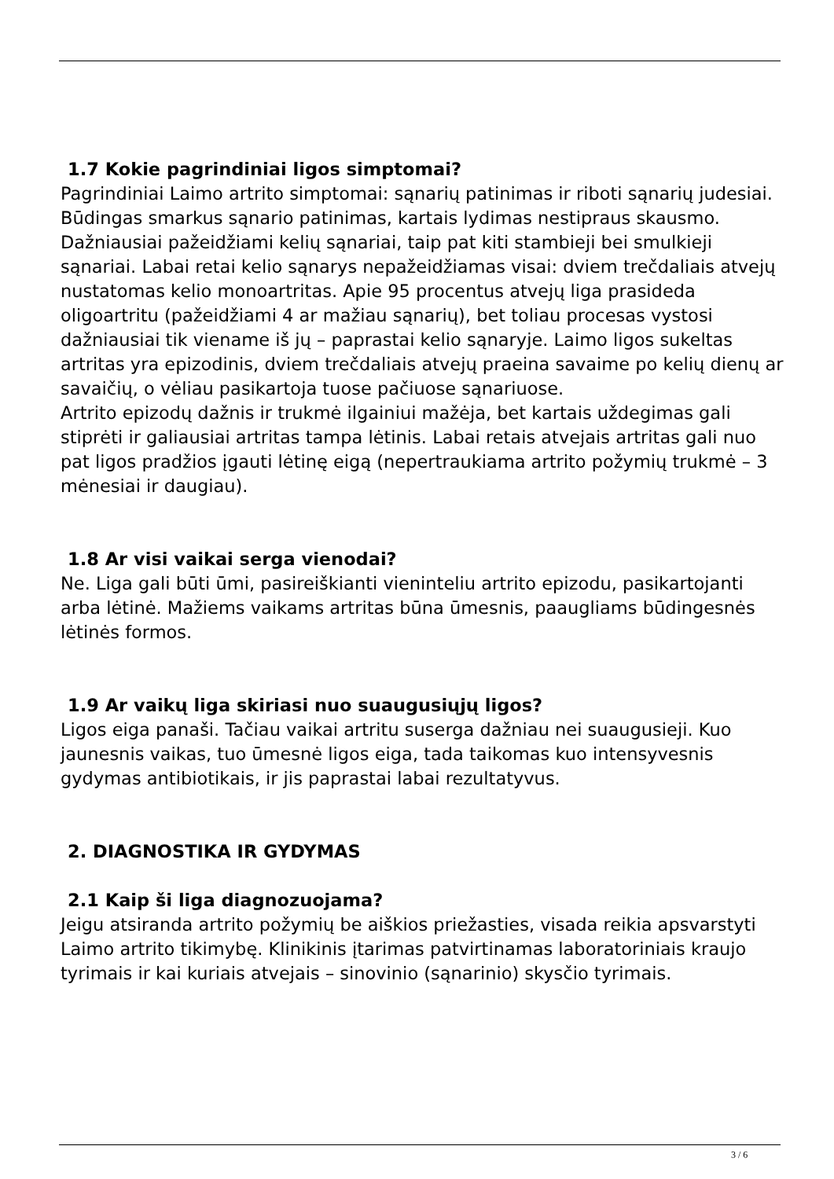1.7 Kokie pagrindiniai ligos simptomai?
Pagrindiniai Laimo artrito simptomai: sąnarių patinimas ir riboti sąnarių judesiai. Būdingas smarkus sąnario patinimas, kartais lydimas nestipraus skausmo. Dažniausiai pažeidžiami kelių sąnariai, taip pat kiti stambieji bei smulkieji sąnariai. Labai retai kelio sąnarys nepažeidžiamas visai: dviem trečdaliais atvejų nustatomas kelio monoartritas. Apie 95 procentus atvejų liga prasideda oligoartritu (pažeidžiami 4 ar mažiau sąnarių), bet toliau procesas vystosi dažniausiai tik viename iš jų – paprastai kelio sąnaryje. Laimo ligos sukeltas artritas yra epizodinis, dviem trečdaliais atvejų praeina savaime po kelių dienų ar savaičių, o vėliau pasikartoja tuose pačiuose sąnariuose.
Artrito epizodų dažnis ir trukmė ilgainiui mažėja, bet kartais uždegimas gali stiprėti ir galiausiai artritas tampa lėtinis. Labai retais atvejais artritas gali nuo pat ligos pradžios įgauti lėtinę eigą (nepertraukiama artrito požymių trukmė – 3 mėnesiai ir daugiau).
1.8 Ar visi vaikai serga vienodai?
Ne. Liga gali būti ūmi, pasireiškianti vieninteliu artrito epizodu, pasikartojanti arba lėtinė. Mažiems vaikams artritas būna ūmesnis, paaugliams būdingesnės lėtinės formos.
1.9 Ar vaikų liga skiriasi nuo suaugusiųjų ligos?
Ligos eiga panaši. Tačiau vaikai artritu suserga dažniau nei suaugusieji. Kuo jaunesnis vaikas, tuo ūmesnė ligos eiga, tada taikomas kuo intensyvesnis gydymas antibiotikais, ir jis paprastai labai rezultatyvus.
2. DIAGNOSTIKA IR GYDYMAS
2.1 Kaip ši liga diagnozuojama?
Jeigu atsiranda artrito požymių be aiškios priežasties, visada reikia apsvarstyti Laimo artrito tikimybę. Klinikinis įtarimas patvirtinamas laboratoriniais kraujo tyrimais ir kai kuriais atvejais – sinovinio (sąnarinio) skysčio tyrimais.
3 / 6